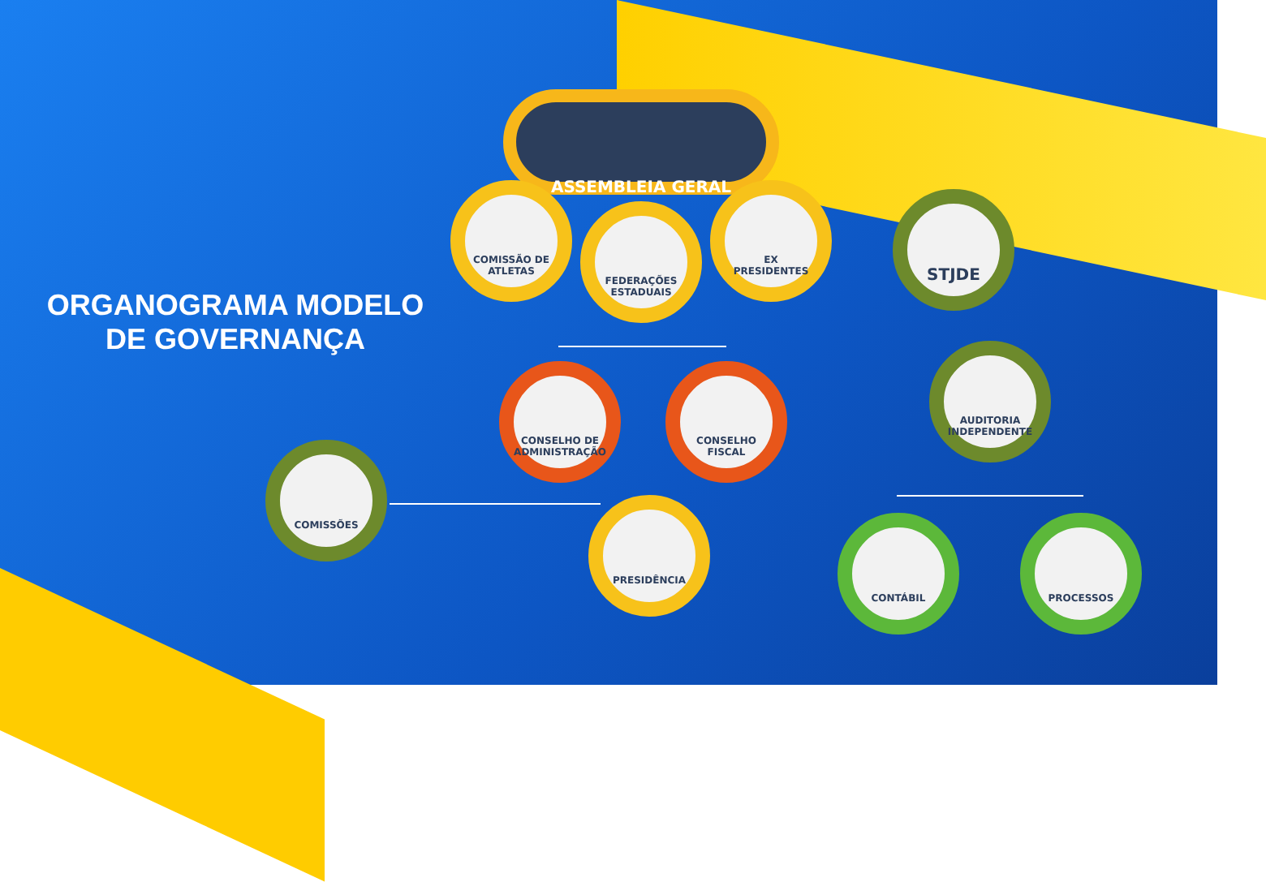ORGANOGRAMA MODELO
DE GOVERNANÇA
ASSEMBLEIA GERAL
COMISSÃO DE ATLETAS
FEDERAÇÕES ESTADUAIS
EX PRESIDENTES
STJDE
CONSELHO DE ADMINISTRAÇÃO
CONSELHO FISCAL
AUDITORIA INDEPENDENTE
COMISSÕES
PRESIDÊNCIA
CONTÁBIL PROCESSOS